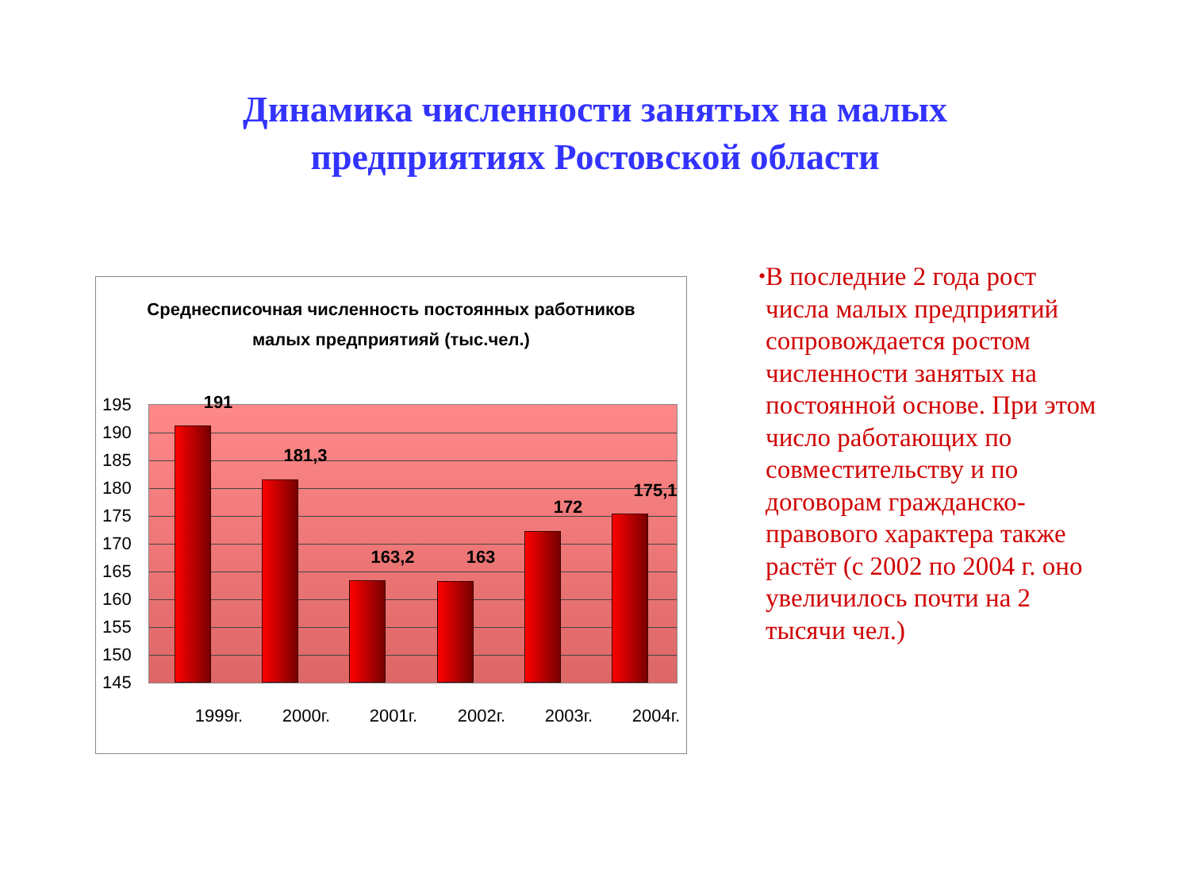Динамика численности занятых на малых
предприятиях Ростовской области
Среднесписочная численность постоянных работников
малых предприятияй (тыс.чел.)
195
190
185
180
175
170
165
160
155
150
145
191
181,3
163,2 163
172
175,1
1999г. 2000г. 2001г. 2002г. 2003г. 2004г.
•
В последние 2 года рост числа малых предприятий сопровождается ростом численности занятых на постоянной основе. При этом число работающих по совместительству и по договорам гражданско-правового характера также растёт (с 2002 по 2004 г. оно увеличилось почти на 2 тысячи чел.)